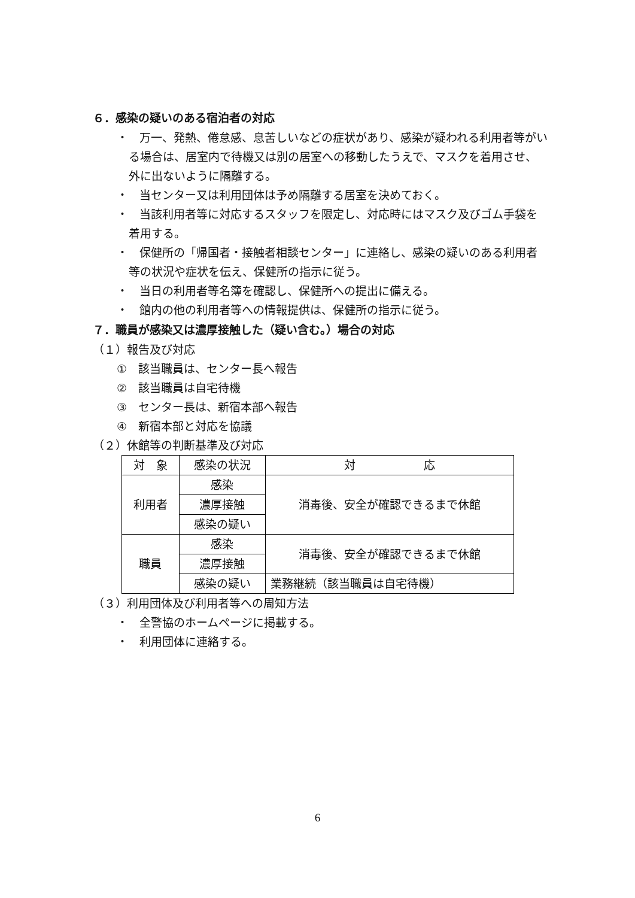６．感染の疑いのある宿泊者の対応
・　万一、発熱、倦怠感、息苦しいなどの症状があり、感染が疑われる利用者等がいる場合は、居室内で待機又は別の居室への移動したうえで、マスクを着用させ、外に出ないように隔離する。
・　当センター又は利用団体は予め隔離する居室を決めておく。
・　当該利用者等に対応するスタッフを限定し、対応時にはマスク及びゴム手袋を着用する。
・　保健所の「帰国者・接触者相談センター」に連絡し、感染の疑いのある利用者等の状況や症状を伝え、保健所の指示に従う。
・　当日の利用者等名簿を確認し、保健所への提出に備える。
・　館内の他の利用者等への情報提供は、保健所の指示に従う。
７．職員が感染又は濃厚接触した（疑い含む。）場合の対応
（１）報告及び対応
①　該当職員は、センター長へ報告
②　該当職員は自宅待機
③　センター長は、新宿本部へ報告
④　新宿本部と対応を協議
（２）休館等の判断基準及び対応
| 対 象 | 感染の状況 | 対 応 |
| --- | --- | --- |
| 利用者 | 感染 | 消毒後、安全が確認できるまで休館 |
| | 濃厚接触 | |
| | 感染の疑い | |
| 職員 | 感染 | 消毒後、安全が確認できるまで休館 |
| | 濃厚接触 | |
| | 感染の疑い | 業務継続（該当職員は自宅待機） |
（３）利用団体及び利用者等への周知方法
・　全警協のホームページに掲載する。
・　利用団体に連絡する。
6